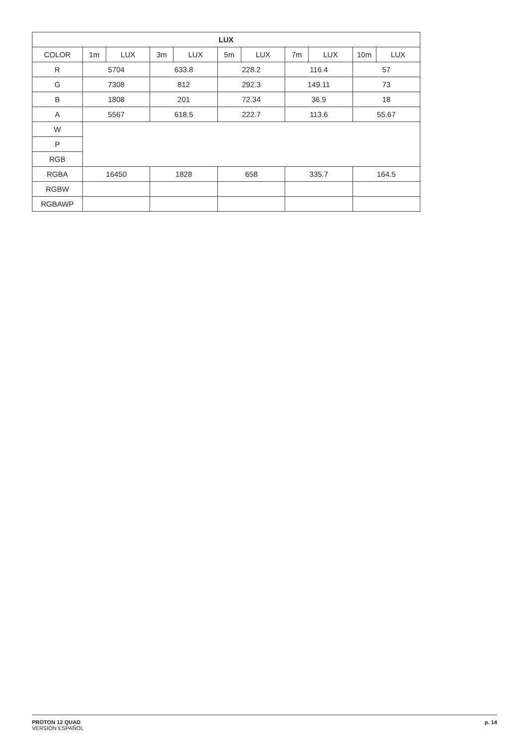| LUX | | | | | | | | | | |
| --- | --- | --- | --- | --- | --- | --- | --- | --- | --- | --- |
| COLOR | 1m | LUX | 3m | LUX | 5m | LUX | 7m | LUX | 10m | LUX |
| R | 5704 | | 633.8 | | 228.2 | | 116.4 | | 57 | |
| G | 7308 | | 812 | | 292.3 | | 149.11 | | 73 | |
| B | 1808 | | 201 | | 72.34 | | 36.9 | | 18 | |
| A | 5567 | | 618.5 | | 222.7 | | 113.6 | | 55.67 | |
| W | | | | | | | | | | |
| P | | | | | | | | | | |
| RGB | | | | | | | | | | |
| RGBA | 16450 | | 1828 | | 658 | | 335.7 | | 164.5 | |
| RGBW | | | | | | | | | | |
| RGBAWP | | | | | | | | | | |
PROTON 12 QUAD
VERSIÓN ESPAÑOL
p. 14